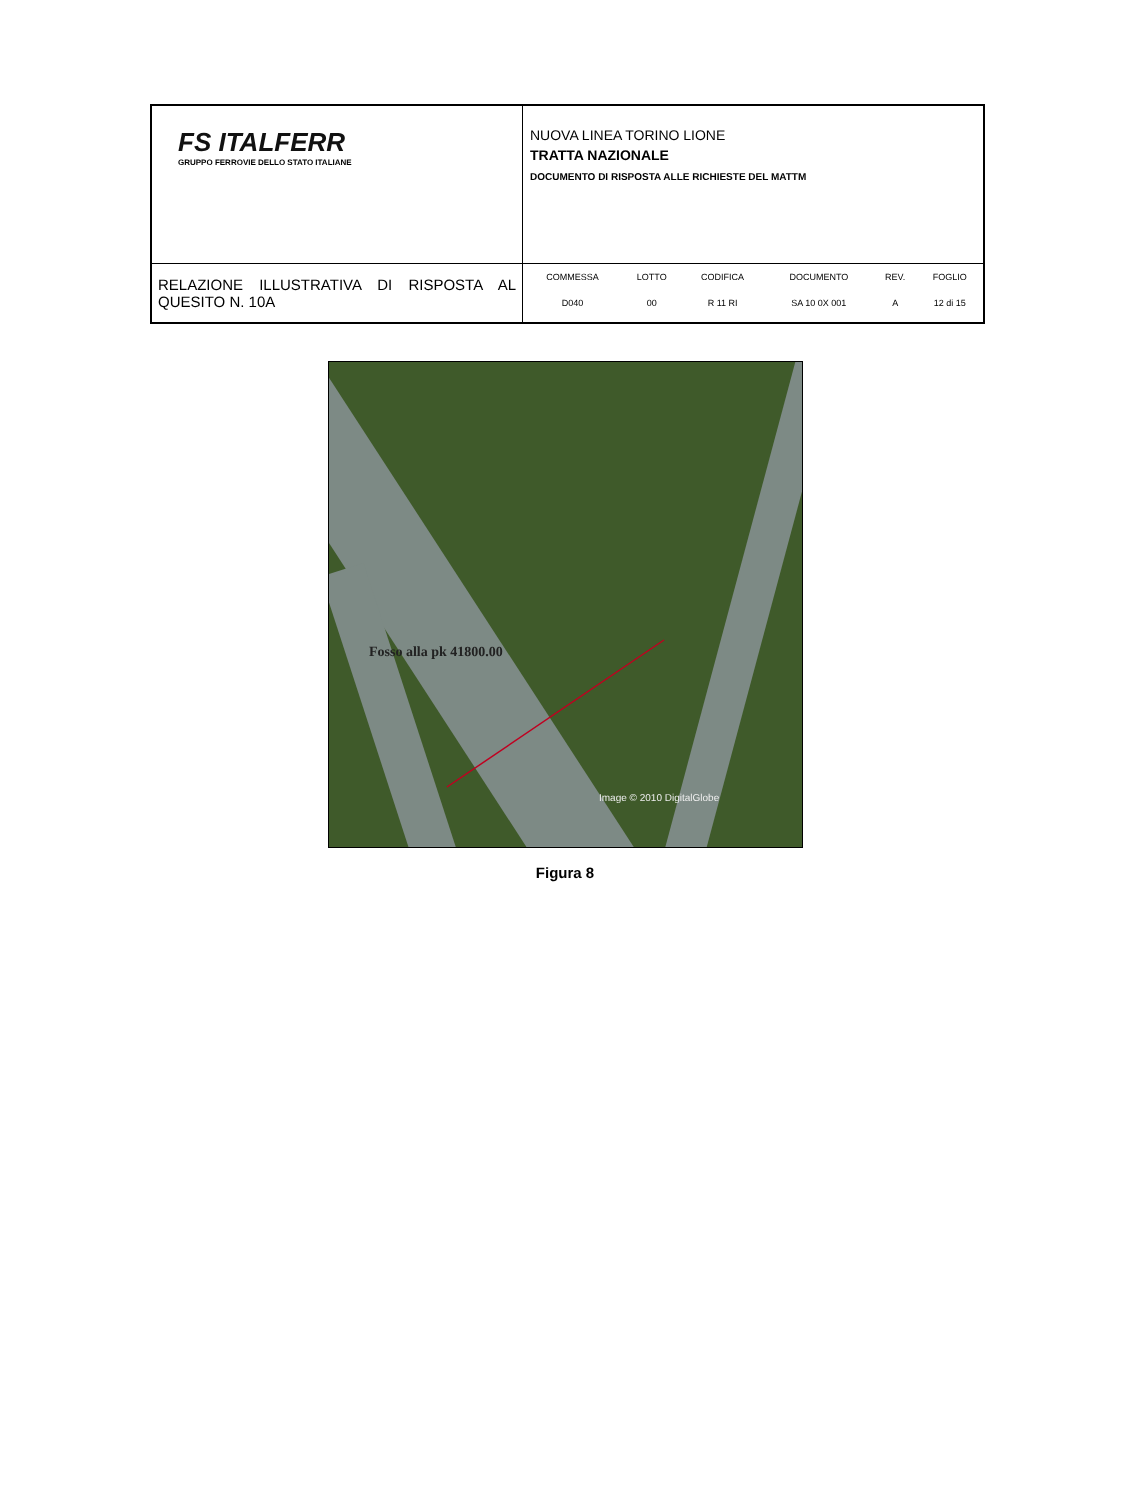| FS ITALFERR GRUPPO FERROVIE DELLO STATO ITALIANE | NUOVA LINEA TORINO LIONE TRATTA NAZIONALE DOCUMENTO DI RISPOSTA ALLE RICHIESTE DEL MATTM |
| RELAZIONE ILLUSTRATIVA DI RISPOSTA AL QUESITO N. 10A | / COMMESSA / LOTTO / CODIFICA / DOCUMENTO / REV. / FOGLIO / / D040 / 00 / R 11 RI / SA 10 0X 001 / A / 12 di 15 / |
Fosso alla pk 41800.00
Image © 2010 DigitalGlobe
Figura 8